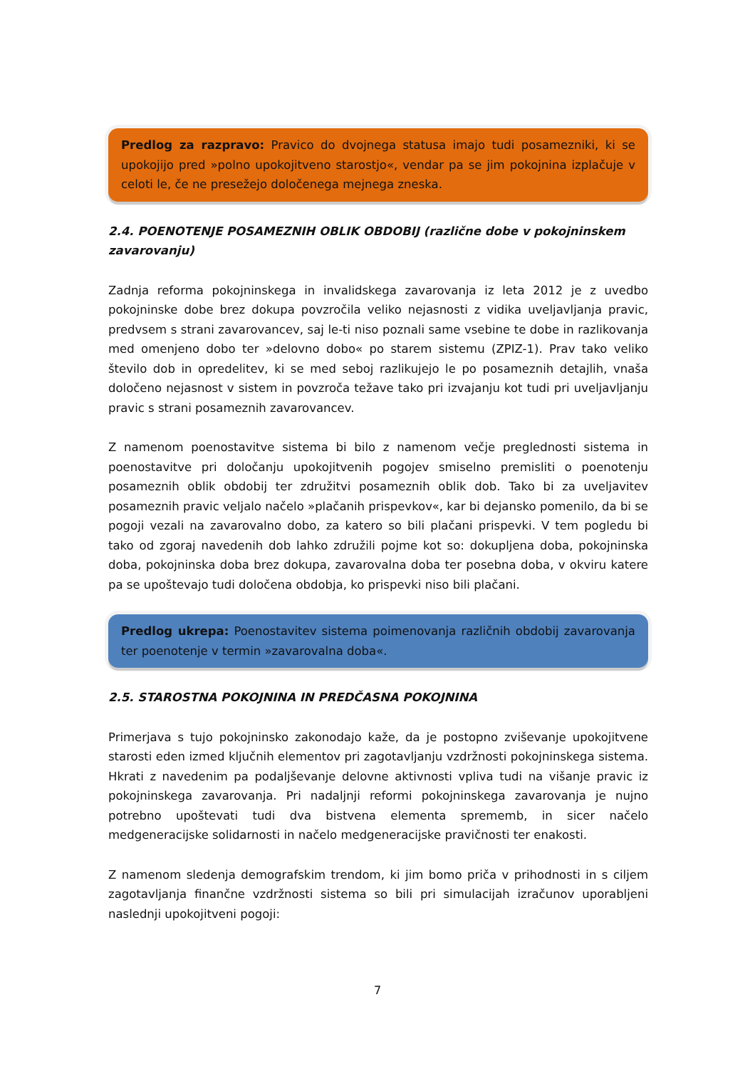Predlog za razpravo: Pravico do dvojnega statusa imajo tudi posamezniki, ki se upokojijo pred »polno upokojitveno starostjo«, vendar pa se jim pokojnina izplačuje v celoti le, če ne presežejo določenega mejnega zneska.
2.4. POENOTENJE POSAMEZNIH OBLIK OBDOBIJ (različne dobe v pokojninskem zavarovanju)
Zadnja reforma pokojninskega in invalidskega zavarovanja iz leta 2012 je z uvedbo pokojninske dobe brez dokupa povzročila veliko nejasnosti z vidika uveljavljanja pravic, predvsem s strani zavarovancev, saj le-ti niso poznali same vsebine te dobe in razlikovanja med omenjeno dobo ter »delovno dobo« po starem sistemu (ZPIZ-1). Prav tako veliko število dob in opredelitev, ki se med seboj razlikujejo le po posameznih detajlih, vnaša določeno nejasnost v sistem in povzroča težave tako pri izvajanju kot tudi pri uveljavljanju pravic s strani posameznih zavarovancev.
Z namenom poenostavitve sistema bi bilo z namenom večje preglednosti sistema in poenostavitve pri določanju upokojitvenih pogojev smiselno premisliti o poenotenju posameznih oblik obdobij ter združitvi posameznih oblik dob. Tako bi za uveljavitev posameznih pravic veljalo načelo »plačanih prispevkov«, kar bi dejansko pomenilo, da bi se pogoji vezali na zavarovalno dobo, za katero so bili plačani prispevki. V tem pogledu bi tako od zgoraj navedenih dob lahko združili pojme kot so: dokupljena doba, pokojninska doba, pokojninska doba brez dokupa, zavarovalna doba ter posebna doba, v okviru katere pa se upoštevajo tudi določena obdobja, ko prispevki niso bili plačani.
Predlog ukrepa: Poenostavitev sistema poimenovanja različnih obdobij zavarovanja ter poenotenje v termin »zavarovalna doba«.
2.5. STAROSTNA POKOJNINA IN PREDČASNA POKOJNINA
Primerjava s tujo pokojninsko zakonodajo kaže, da je postopno zviševanje upokojitvene starosti eden izmed ključnih elementov pri zagotavljanju vzdržnosti pokojninskega sistema. Hkrati z navedenim pa podaljševanje delovne aktivnosti vpliva tudi na višanje pravic iz pokojninskega zavarovanja. Pri nadaljnji reformi pokojninskega zavarovanja je nujno potrebno upoštevati tudi dva bistvena elementa sprememb, in sicer načelo medgeneracijske solidarnosti in načelo medgeneracijske pravičnosti ter enakosti.
Z namenom sledenja demografskim trendom, ki jim bomo priča v prihodnosti in s ciljem zagotavljanja finančne vzdržnosti sistema so bili pri simulacijah izračunov uporabljeni naslednji upokojitveni pogoji:
7